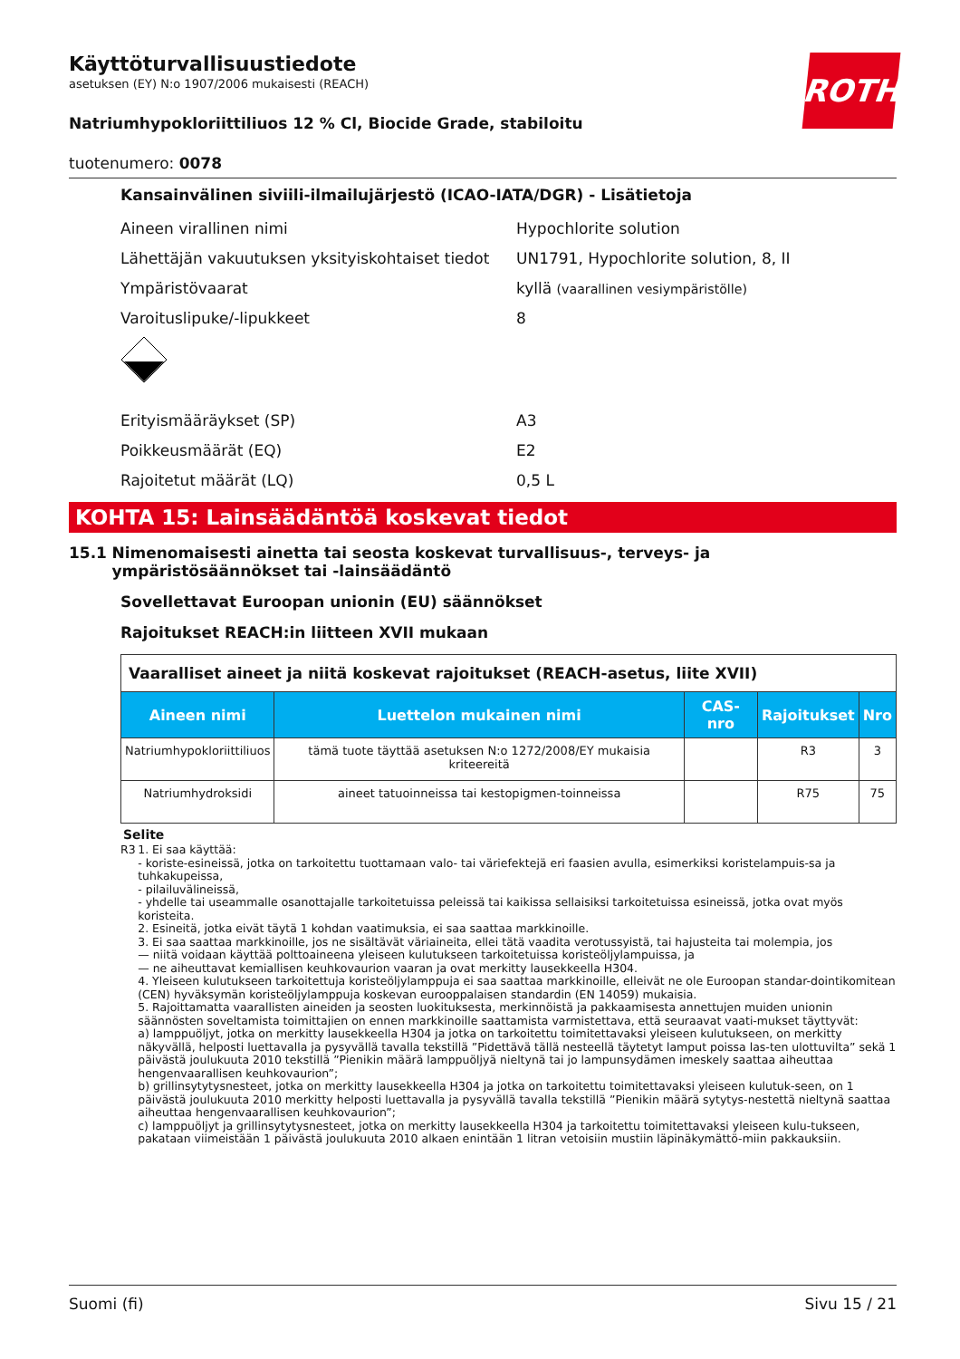ROTH
Käyttöturvallisuustiedote
asetuksen (EY) N:o 1907/2006 mukaisesti (REACH)
Natriumhypokloriittiliuos 12 % Cl, Biocide Grade, stabiloitu
tuotenumero: 0078
Kansainvälinen siviili-ilmailujärjestö (ICAO-IATA/DGR) - Lisätietoja
Aineen virallinen nimi Hypochlorite solution
Lähettäjän vakuutuksen yksityiskohtaiset tiedot
UN1791, Hypochlorite solution, 8, II
Ympäristövaarat
kyllä (vaarallinen vesiympäristölle)
Varoituslipuke/-lipukkeet 8
Erityismääräykset (SP) A3
Poikkeusmäärät (EQ) E2
Rajoitetut määrät (LQ) 0,5 L
KOHTA 15: Lainsäädäntöä koskevat tiedot
15.1 Nimenomaisesti ainetta tai seosta koskevat turvallisuus-, terveys- ja ympäristösäännökset tai -lainsäädäntö
Sovellettavat Euroopan unionin (EU) säännökset
Rajoitukset REACH:in liitteen XVII mukaan
| Vaaralliset aineet ja niitä koskevat rajoitukset (REACH-asetus, liite XVII) | | | | |
| Aineen nimi | Luettelon mukainen nimi | CAS-nro | Rajoitukset | Nro |
| Natriumhypokloriittiliuos | tämä tuote täyttää asetuksen N:o 1272/2008/EY mukaisia kriteereitä | | R3 | 3 |
| Natriumhydroksidi | aineet tatuoinneissa tai kestopigmen-toinneissa | | R75 | 75 |
Selite
R3 1. Ei saa käyttää:
- koriste-esineissä, jotka on tarkoitettu tuottamaan valo- tai väriefektejä eri faasien avulla, esimerkiksi koristelampuis-sa ja tuhkakupeissa,
- pilailuvälineissä,
- yhdelle tai useammalle osanottajalle tarkoitetuissa peleissä tai kaikissa sellaisiksi tarkoitetuissa esineissä, jotka ovat myös koristeita.
2. Esineitä, jotka eivät täytä 1 kohdan vaatimuksia, ei saa saattaa markkinoille.
3. Ei saa saattaa markkinoille, jos ne sisältävät väriaineita, ellei tätä vaadita verotussyistä, tai hajusteita tai molempia, jos
— niitä voidaan käyttää polttoaineena yleiseen kulutukseen tarkoitetuissa koristeöljylampuissa, ja
— ne aiheuttavat kemiallisen keuhkovaurion vaaran ja ovat merkitty lausekkeella H304.
4. Yleiseen kulutukseen tarkoitettuja koristeöljylamppuja ei saa saattaa markkinoille, elleivät ne ole Euroopan standar-dointikomitean (CEN) hyväksymän koristeöljylamppuja koskevan eurooppalaisen standardin (EN 14059) mukaisia.
5. Rajoittamatta vaarallisten aineiden ja seosten luokituksesta, merkinnöistä ja pakkaamisesta annettujen muiden unionin säännösten soveltamista toimittajien on ennen markkinoille saattamista varmistettava, että seuraavat vaati-mukset täyttyvät:
a) lamppuöljyt, jotka on merkitty lausekkeella H304 ja jotka on tarkoitettu toimitettavaksi yleiseen kulutukseen, on merkitty näkyvällä, helposti luettavalla ja pysyvällä tavalla tekstillä ”Pidettävä tällä nesteellä täytetyt lamput poissa las-ten ulottuvilta” sekä 1 päivästä joulukuuta 2010 tekstillä ”Pienikin määrä lamppuöljyä nieltynä tai jo lampunsydämen imeskely saattaa aiheuttaa hengenvaarallisen keuhkovaurion”;
b) grillinsytytysnesteet, jotka on merkitty lausekkeella H304 ja jotka on tarkoitettu toimitettavaksi yleiseen kulutuk-seen, on 1 päivästä joulukuuta 2010 merkitty helposti luettavalla ja pysyvällä tavalla tekstillä ”Pienikin määrä sytytys-nestettä nieltynä saattaa aiheuttaa hengenvaarallisen keuhkovaurion”;
c) lamppuöljyt ja grillinsytytysnesteet, jotka on merkitty lausekkeella H304 ja tarkoitettu toimitettavaksi yleiseen kulu-tukseen, pakataan viimeistään 1 päivästä joulukuuta 2010 alkaen enintään 1 litran vetoisiin mustiin läpinäkymättö-miin pakkauksiin.
Suomi (fi) Sivu 15 / 21